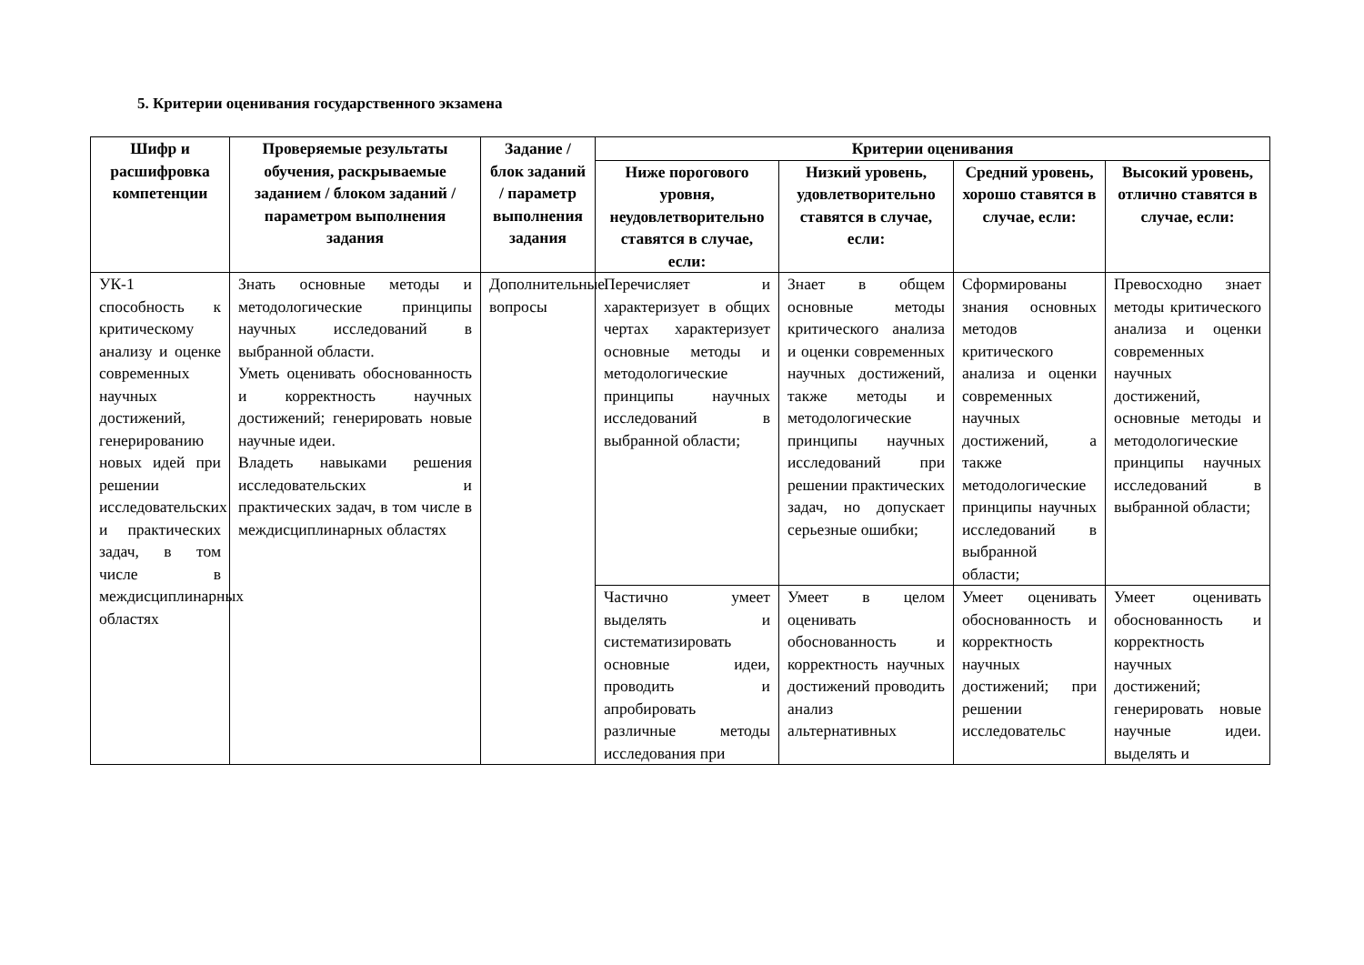5. Критерии оценивания государственного экзамена
| Шифр и расшифровка компетенции | Проверяемые результаты обучения, раскрываемые заданием / блоком заданий / параметром выполнения задания | Задание / блок заданий / параметр выполнения задания | Критерии оценивания | | | |
| --- | --- | --- | --- | --- | --- | --- |
| | | | Ниже порогового уровня, неудовлетворительно ставятся в случае, если: | Низкий уровень, удовлетворительно ставятся в случае, если: | Средний уровень, хорошо ставятся в случае, если: | Высокий уровень, отлично ставятся в случае, если: |
| УК-1 способность к критическому анализу и оценке современных научных достижений, генерированию новых идей при решении исследовательских и практических задач, в том числе в междисциплинарных областях | Знать основные методы и методологические принципы научных исследований в выбранной области. Уметь оценивать обоснованность и корректность научных достижений; генерировать новые научные идеи. Владеть навыками решения исследовательских и практических задач, в том числе в междисциплинарных областях | Дополнительные вопросы | Перечисляет и характеризует в общих чертах характеризует основные методы и методологические принципы научных исследований в выбранной области; | Знает в общем основные методы критического анализа и оценки современных научных достижений, также методы и методологические принципы научных исследований при решении практических задач, но допускает серьезные ошибки; | Сформированы знания основных методов критического анализа и оценки современных научных достижений, а также методологические принципы научных исследований в выбранной области; | Превосходно знает методы критического анализа и оценки современных научных достижений, основные методы и методологические принципы научных исследований в выбранной области; |
| | | | Частично умеет выделять и систематизировать основные идеи, проводить и апробировать различные методы исследования при | Умеет в целом оценивать обоснованность и корректность научных достижений проводить анализ альтернативных | Умеет оценивать обоснованность и корректность научных достижений; при решении исследовательс | Умеет оценивать обоснованность и корректность научных достижений; генерировать новые научные идеи. выделять и |